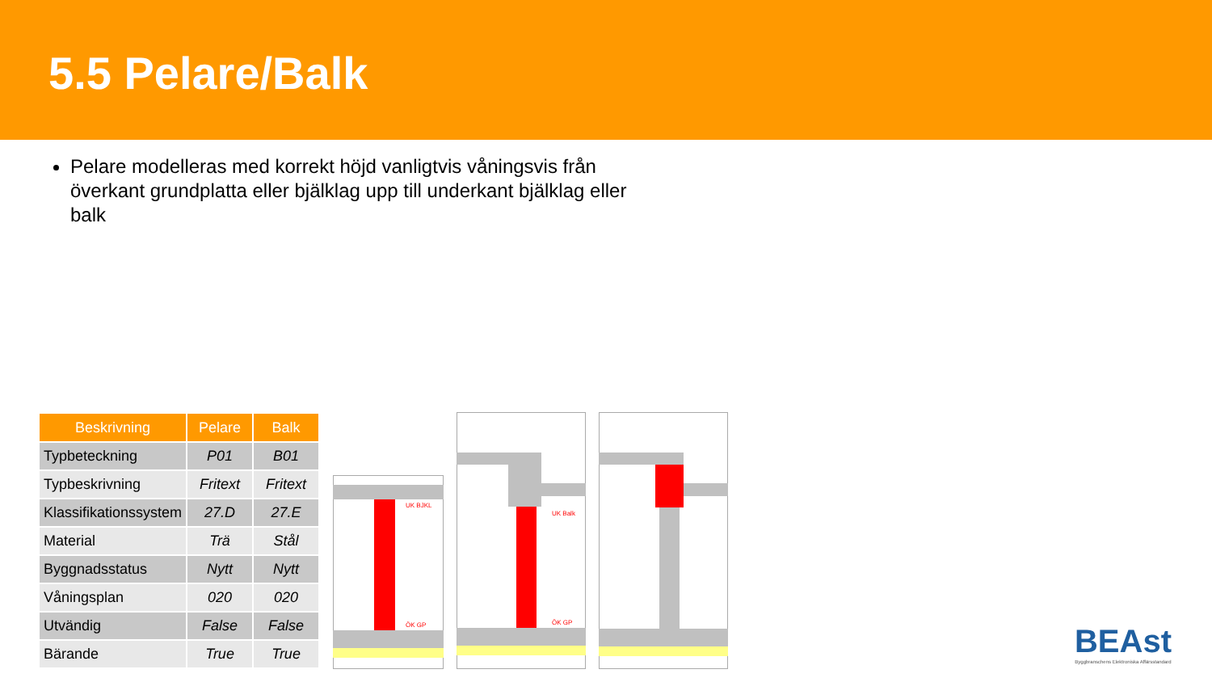5.5 Pelare/Balk
Pelare modelleras med korrekt höjd vanligtvis våningsvis från överkant grundplatta eller bjälklag upp till underkant bjälklag eller balk
| Beskrivning | Pelare | Balk |
| --- | --- | --- |
| Typbeteckning | P01 | B01 |
| Typbeskrivning | Fritext | Fritext |
| Klassifikationssystem | 27.D | 27.E |
| Material | Trä | Stål |
| Byggnadsstatus | Nytt | Nytt |
| Våningsplan | 020 | 020 |
| Utvändig | False | False |
| Bärande | True | True |
UK BJKL
ÖK GP
UK Balk
ÖK GP
BEAst
Byggbranschens Elektroniska Affärsstandard